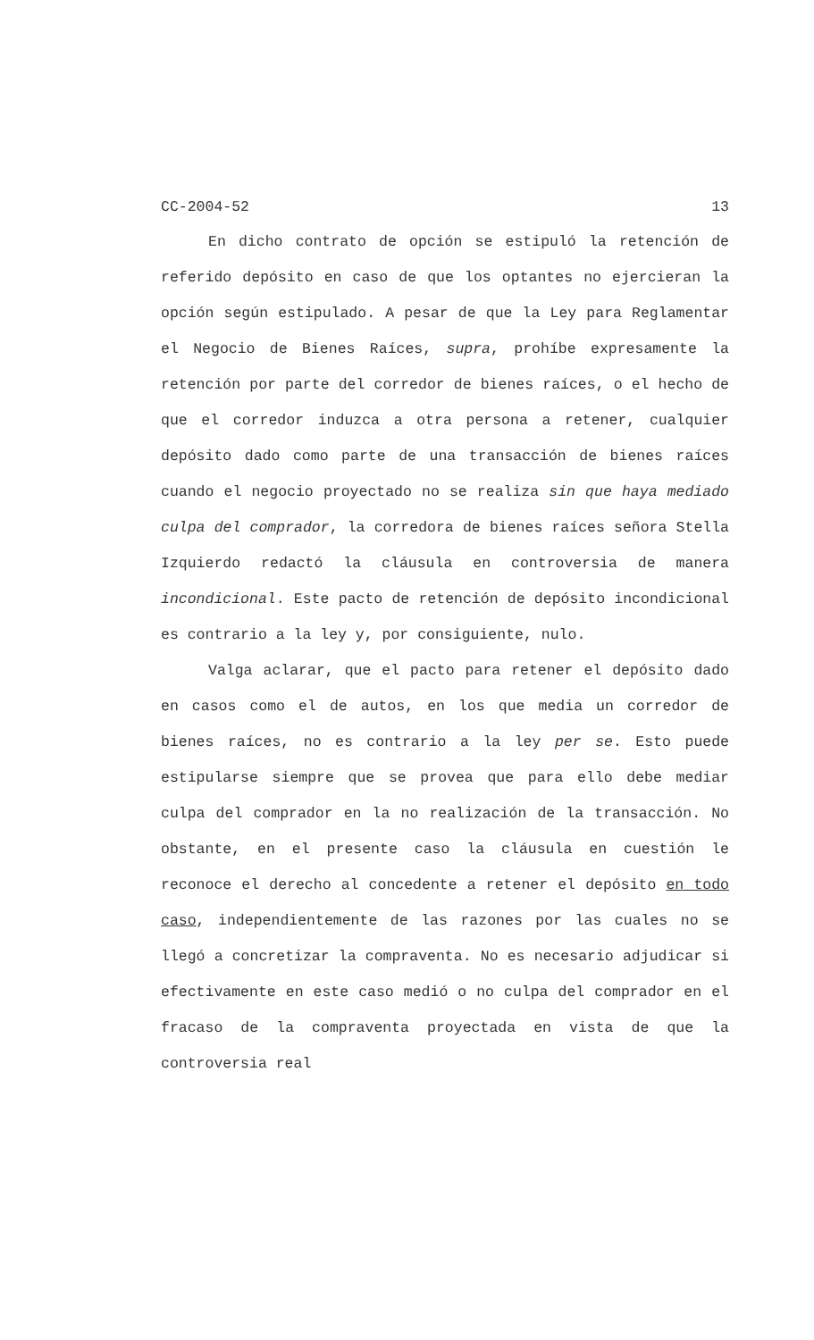CC-2004-52 13
En dicho contrato de opción se estipuló la retención de referido depósito en caso de que los optantes no ejercieran la opción según estipulado. A pesar de que la Ley para Reglamentar el Negocio de Bienes Raíces, supra, prohíbe expresamente la retención por parte del corredor de bienes raíces, o el hecho de que el corredor induzca a otra persona a retener, cualquier depósito dado como parte de una transacción de bienes raíces cuando el negocio proyectado no se realiza sin que haya mediado culpa del comprador, la corredora de bienes raíces señora Stella Izquierdo redactó la cláusula en controversia de manera incondicional. Este pacto de retención de depósito incondicional es contrario a la ley y, por consiguiente, nulo.
Valga aclarar, que el pacto para retener el depósito dado en casos como el de autos, en los que media un corredor de bienes raíces, no es contrario a la ley per se. Esto puede estipularse siempre que se provea que para ello debe mediar culpa del comprador en la no realización de la transacción. No obstante, en el presente caso la cláusula en cuestión le reconoce el derecho al concedente a retener el depósito en todo caso, independientemente de las razones por las cuales no se llegó a concretizar la compraventa. No es necesario adjudicar si efectivamente en este caso medió o no culpa del comprador en el fracaso de la compraventa proyectada en vista de que la controversia real